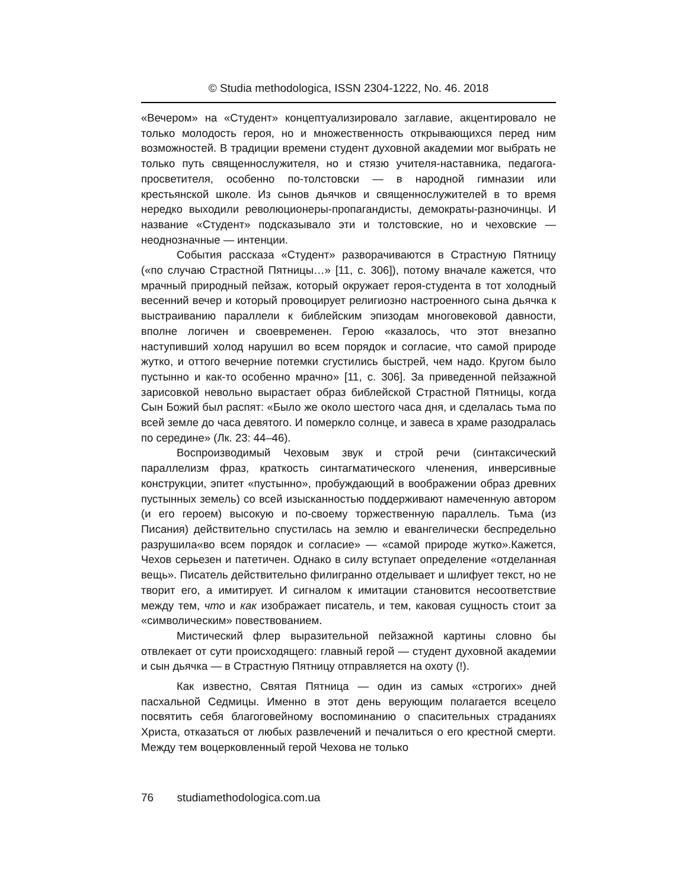© Studia methodologica, ISSN 2304-1222, No. 46. 2018
«Вечером» на «Студент» концептуализировало заглавие, акцентировало не только молодость героя, но и множественность открывающихся перед ним возможностей. В традиции времени студент духовной академии мог выбрать не только путь священнослужителя, но и стязю учителя-наставника, педагога-просветителя, особенно по-толстовски — в народной гимназии или крестьянской школе. Из сынов дьячков и священнослужителей в то время нередко выходили революционеры-пропагандисты, демократы-разночинцы. И название «Студент» подсказывало эти и толстовские, но и чеховские — неоднозначные — интенции.
События рассказа «Студент» разворачиваются в Страстную Пятницу («по случаю Страстной Пятницы…» [11, с. 306]), потому вначале кажется, что мрачный природный пейзаж, который окружает героя-студента в тот холодный весенний вечер и который провоцирует религиозно настроенного сына дьячка к выстраиванию параллели к библейским эпизодам многовековой давности, вполне логичен и своевременен. Герою «казалось, что этот внезапно наступивший холод нарушил во всем порядок и согласие, что самой природе жутко, и оттого вечерние потемки сгустились быстрей, чем надо. Кругом было пустынно и как-то особенно мрачно» [11, с. 306]. За приведенной пейзажной зарисовкой невольно вырастает образ библейской Страстной Пятницы, когда Сын Божий был распят: «Было же около шестого часа дня, и сделалась тьма по всей земле до часа девятого. И померкло солнце, и завеса в храме разодралась по середине» (Лк. 23: 44–46).
Воспроизводимый Чеховым звук и строй речи (синтаксический параллелизм фраз, краткость синтагматического членения, инверсивные конструкции, эпитет «пустынно», пробуждающий в воображении образ древних пустынных земель) со всей изысканностью поддерживают намеченную автором (и его героем) высокую и по-своему торжественную параллель. Тьма (из Писания) действительно спустилась на землю и евангелически беспредельно разрушила«во всем порядок и согласие» — «самой природе жутко».Кажется, Чехов серьезен и патетичен. Однако в силу вступает определение «отделанная вещь». Писатель действительно филигранно отделывает и шлифует текст, но не творит его, а имитирует. И сигналом к имитации становится несоответствие между тем, что и как изображает писатель, и тем, каковая сущность стоит за «символическим» повествованием.
Мистический флер выразительной пейзажной картины словно бы отвлекает от сути происходящего: главный герой — студент духовной академии и сын дьячка — в Страстную Пятницу отправляется на охоту (!).
Как известно, Святая Пятница — один из самых «строгих» дней пасхальной Седмицы. Именно в этот день верующим полагается всецело посвятить себя благоговейному воспоминанию о спасительных страданиях Христа, отказаться от любых развлечений и печалиться о его крестной смерти. Между тем воцерковленный герой Чехова не только
76 studiamethodologica.com.ua